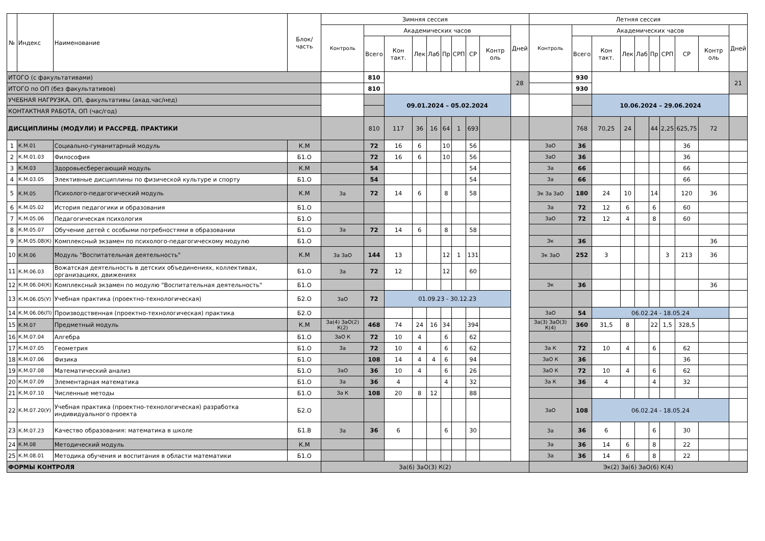| № | Индекс | Наименование | Блок/ часть | Зимняя сессия | | | | | | | | | | Летняя сессия | | | | | | | | | |
| --- | --- | --- | --- | --- | --- | --- | --- | --- | --- | --- | --- | --- | --- | --- | --- | --- | --- | --- | --- | --- | --- | --- | --- |
| | | | | Контроль | Академических часов | | | | | | | | Дней | Контроль | Академических часов | | | | | | | | Дней |
| | | | | | Всего | Кон такт. | Лек | Лаб | Пр | СРП | СР | Контр оль | | | Всего | Кон такт. | Лек | Лаб | Пр | СРП | СР | Контр оль | |
| ИТОГО (с факультативами) | | | | | 810 | | | | | | | | 28 | | 930 | | | | | | | | 21 |
| ИТОГО по ОП (без факультативов) | | | | | 810 | | | | | | | | | | 930 | | | | | | | | |
| УЧЕБНАЯ НАГРУЗКА, ОП, факультативы (акад.час/нед) | | | | | | 09.01.2024 – 05.02.2024 | | | | | | | | | | 10.06.2024 – 29.06.2024 | | | | | | | |
| КОНТАКТНАЯ РАБОТА, ОП (час/год) | | | | | | | | | | | | | | | | | | | | | | | |
| ДИСЦИПЛИНЫ (МОДУЛИ) И РАССРЕД. ПРАКТИКИ | | | | | 810 | 117 | 36 | 16 | 64 | 1 | 693 | | | | 768 | 70,25 | 24 | | 44 | 2,25 | 625,75 | 72 | |
| 1 | К.М.01 | Социально-гуманитарный модуль | К.М | | 72 | 16 | 6 | | 10 | | 56 | | | ЗаО | 36 | | | | | | 36 | | |
| 2 | К.М.01.03 | Философия | Б1.О | | 72 | 16 | 6 | | 10 | | 56 | | | ЗаО | 36 | | | | | | 36 | | |
| 3 | К.М.03 | Здоровьесберегающий модуль | К.М | | 54 | | | | | | 54 | | | За | 66 | | | | | | 66 | | |
| 4 | К.М.03.05 | Элективные дисциплины по физической культуре и спорту | Б1.О | | 54 | | | | | | 54 | | | За | 66 | | | | | | 66 | | |
| 5 | К.М.05 | Психолого-педагогический модуль | К.М | За | 72 | 14 | 6 | | 8 | | 58 | | | Эк За ЗаО | 180 | 24 | 10 | | 14 | | 120 | 36 | |
| 6 | К.М.05.02 | История педагогики и образования | Б1.О | | | | | | | | | | | За | 72 | 12 | 6 | | 6 | | 60 | | |
| 7 | К.М.05.06 | Педагогическая психология | Б1.О | | | | | | | | | | | ЗаО | 72 | 12 | 4 | | 8 | | 60 | | |
| 8 | К.М.05.07 | Обучение детей с особыми потребностями в образовании | Б1.О | За | 72 | 14 | 6 | | 8 | | 58 | | | | | | | | | | | | |
| 9 | К.М.05.08(К) | Комплексный экзамен по психолого-педагогическому модулю | Б1.О | | | | | | | | | | | Эк | 36 | | | | | | | 36 | |
| 10 | К.М.06 | Модуль "Воспитательная деятельность" | К.М | За ЗаО | 144 | 13 | | | 12 | 1 | 131 | | | Эк ЗаО | 252 | 3 | | | | 3 | 213 | 36 | |
| 11 | К.М.06.03 | Вожатская деятельность в детских объединениях, коллективах, организациях, движениях | Б1.О | За | 72 | 12 | | | 12 | | 60 | | | | | | | | | | | | |
| 12 | К.М.06.04(К) | Комплексный экзамен по модулю "Воспитательная деятельность" | Б1.О | | | | | | | | | | | Эк | 36 | | | | | | | 36 | |
| 13 | К.М.06.05(У) | Учебная практика (проектно-технологическая) | Б2.О | ЗаО | 72 | 01.09.23 - 30.12.23 | | | | | | | | | | | | | | | | | |
| 14 | К.М.06.06(П) | Производственная (проектно-технологическая) практика | Б2.О | | | | | | | | | | | ЗаО | 54 | 06.02.24 - 18.05.24 | | | | | | | |
| 15 | К.М.07 | Предметный модуль | К.М | За(4) ЗаО(2) К(2) | 468 | 74 | 24 | 16 | 34 | | 394 | | | За(3) ЗаО(3) К(4) | 360 | 31,5 | 8 | | 22 | 1,5 | 328,5 | | |
| 16 | К.М.07.04 | Алгебра | Б1.О | ЗаО К | 72 | 10 | 4 | | 6 | | 62 | | | | | | | | | | | | |
| 17 | К.М.07.05 | Геометрия | Б1.О | За | 72 | 10 | 4 | | 6 | | 62 | | | За К | 72 | 10 | 4 | | 6 | | 62 | | |
| 18 | К.М.07.06 | Физика | Б1.О | | 108 | 14 | 4 | 4 | 6 | | 94 | | | ЗаО К | 36 | | | | | | 36 | | |
| 19 | К.М.07.08 | Математический анализ | Б1.О | ЗаО | 36 | 10 | 4 | | 6 | | 26 | | | ЗаО К | 72 | 10 | 4 | | 6 | | 62 | | |
| 20 | К.М.07.09 | Элементарная математика | Б1.О | За | 36 | 4 | | | 4 | | 32 | | | За К | 36 | 4 | | | 4 | | 32 | | |
| 21 | К.М.07.10 | Численные методы | Б1.О | За К | 108 | 20 | 8 | 12 | | | 88 | | | | | | | | | | | | |
| 22 | К.М.07.20(У) | Учебная практика (проектно-технологическая) разработка индивидуального проекта | Б2.О | | | | | | | | | | | ЗаО | 108 | 06.02.24 - 18.05.24 | | | | | | | |
| 23 | К.М.07.23 | Качество образования: математика в школе | Б1.В | За | 36 | 6 | | | 6 | | 30 | | | За | 36 | 6 | | | 6 | | 30 | | |
| 24 | К.М.08 | Методический модуль | К.М | | | | | | | | | | | За | 36 | 14 | 6 | | 8 | | 22 | | |
| 25 | К.М.08.01 | Методика обучения и воспитания в области математики | Б1.О | | | | | | | | | | | За | 36 | 14 | 6 | | 8 | | 22 | | |
| ФОРМЫ КОНТРОЛЯ | | | | За(6) ЗаО(3) К(2) | | | | | | | | | | Эк(2) За(6) ЗаО(6) К(4) | | | | | | | | | |